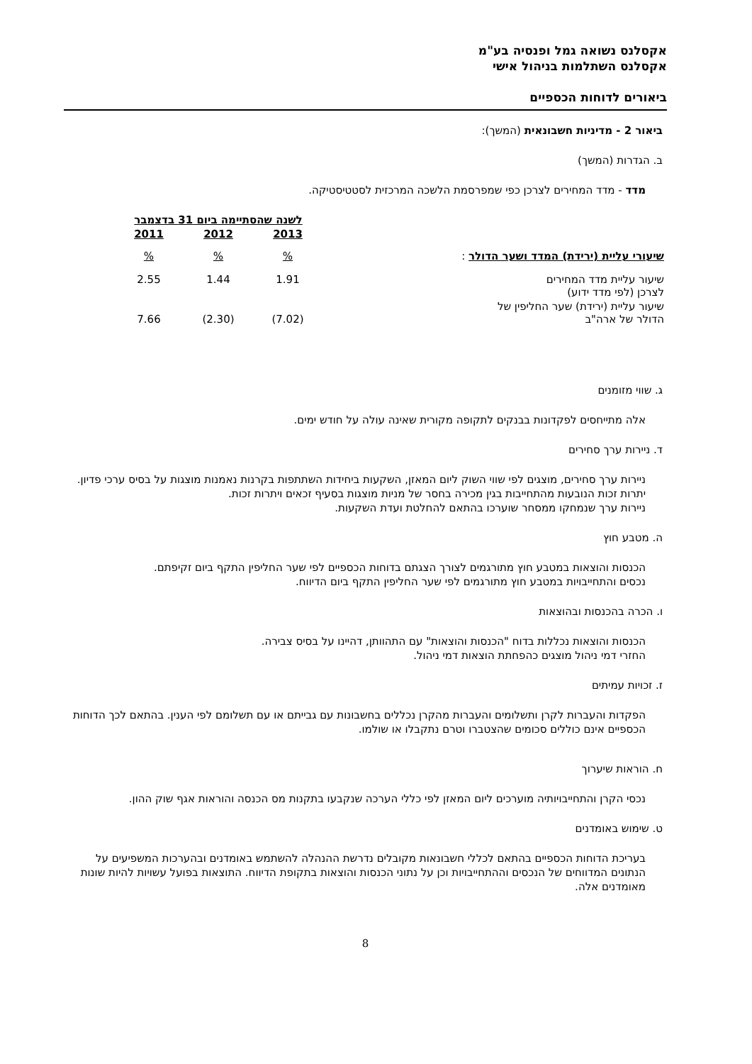אקסלנס נשואה גמל ופנסיה בע"מ
אקסלנס השתלמות בניהול אישי
ביאורים לדוחות הכספיים
ביאור 2 - מדיניות חשבונאית (המשך):
ב. הגדרות (המשך)
מדד - מדד המחירים לצרכן כפי שמפרסמת הלשכה המרכזית לסטטיסטיקה.
| | לשנה שהסתיימה ביום 31 בדצמבר | | |
| | 2013 | 2012 | 2011 |
| שיעורי עליית (ירידת) המדד ושער הדולר : | % | % | % |
| שיעור עליית מדד המחירים לצרכן (לפי מדד ידוע) | 1.91 | 1.44 | 2.55 |
| שיעור עליית (ירידת) שער החליפין של הדולר של ארה"ב | (7.02) | (2.30) | 7.66 |
ג. שווי מזומנים
אלה מתייחסים לפקדונות בבנקים לתקופה מקורית שאינה עולה על חודש ימים.
ד. ניירות ערך סחירים
ניירות ערך סחירים, מוצגים לפי שווי השוק ליום המאזן, השקעות ביחידות השתתפות בקרנות נאמנות מוצגות על בסיס ערכי פדיון. יתרות זכות הנובעות מהתחייבות בגין מכירה בחסר של מניות מוצגות בסעיף זכאים ויתרות זכות.
ניירות ערך שנמחקו ממסחר שוערכו בהתאם להחלטת ועדת השקעות.
ה. מטבע חוץ
הכנסות והוצאות במטבע חוץ מתורגמים לצורך הצגתם בדוחות הכספיים לפי שער החליפין התקף ביום זקיפתם.
נכסים והתחייבויות במטבע חוץ מתורגמים לפי שער החליפין התקף ביום הדיווח.
ו. הכרה בהכנסות ובהוצאות
הכנסות והוצאות נכללות בדוח "הכנסות והוצאות" עם התהוותן, דהיינו על בסיס צבירה.
החזרי דמי ניהול מוצגים כהפחתת הוצאות דמי ניהול.
ז. זכויות עמיתים
הפקדות והעברות לקרן ותשלומים והעברות מהקרן נכללים בחשבונות עם גבייתם או עם תשלומם לפי הענין. בהתאם לכך הדוחות הכספיים אינם כוללים סכומים שהצטברו וטרם נתקבלו או שולמו.
ח. הוראות שיערוך
נכסי הקרן והתחייבויותיה מוערכים ליום המאזן לפי כללי הערכה שנקבעו בתקנות מס הכנסה והוראות אגף שוק ההון.
ט. שימוש באומדנים
בעריכת הדוחות הכספיים בהתאם לכללי חשבונאות מקובלים נדרשת ההנהלה להשתמש באומדנים ובהערכות המשפיעים על הנתונים המדווחים של הנכסים וההתחייבויות וכן על נתוני הכנסות והוצאות בתקופת הדיווח. התוצאות בפועל עשויות להיות שונות מאומדנים אלה.
8